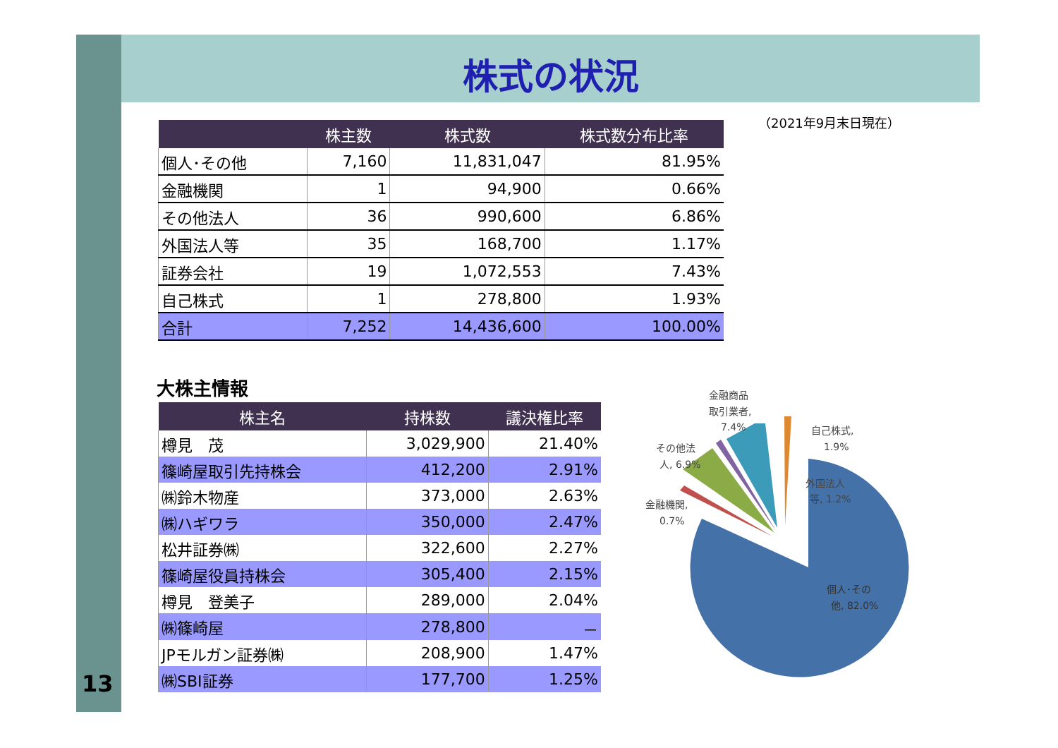株式の状況
（2021年9月末日現在）
| | 株主数 | 株式数 | 株式数分布比率 |
| --- | --- | --- | --- |
| 個人･その他 | 7,160 | 11,831,047 | 81.95% |
| 金融機関 | 1 | 94,900 | 0.66% |
| その他法人 | 36 | 990,600 | 6.86% |
| 外国法人等 | 35 | 168,700 | 1.17% |
| 証券会社 | 19 | 1,072,553 | 7.43% |
| 自己株式 | 1 | 278,800 | 1.93% |
| 合計 | 7,252 | 14,436,600 | 100.00% |
大株主情報
| 株主名 | 持株数 | 議決権比率 |
| --- | --- | --- |
| 樽見 茂 | 3,029,900 | 21.40% |
| 篠崎屋取引先持株会 | 412,200 | 2.91% |
| ㈱鈴木物産 | 373,000 | 2.63% |
| ㈱ハギワラ | 350,000 | 2.47% |
| 松井証券㈱ | 322,600 | 2.27% |
| 篠崎屋役員持株会 | 305,400 | 2.15% |
| 樽見 登美子 | 289,000 | 2.04% |
| ㈱篠崎屋 | 278,800 | － |
| JPモルガン証券㈱ | 208,900 | 1.47% |
| ㈱SBI証券 | 177,700 | 1.25% |
金融商品
取引業者,
7.4%
自己株式,
1.9%
その他法
人, 6.9%
外国法人
等, 1.2%
金融機関,
0.7%
個人･その
他, 82.0%
13